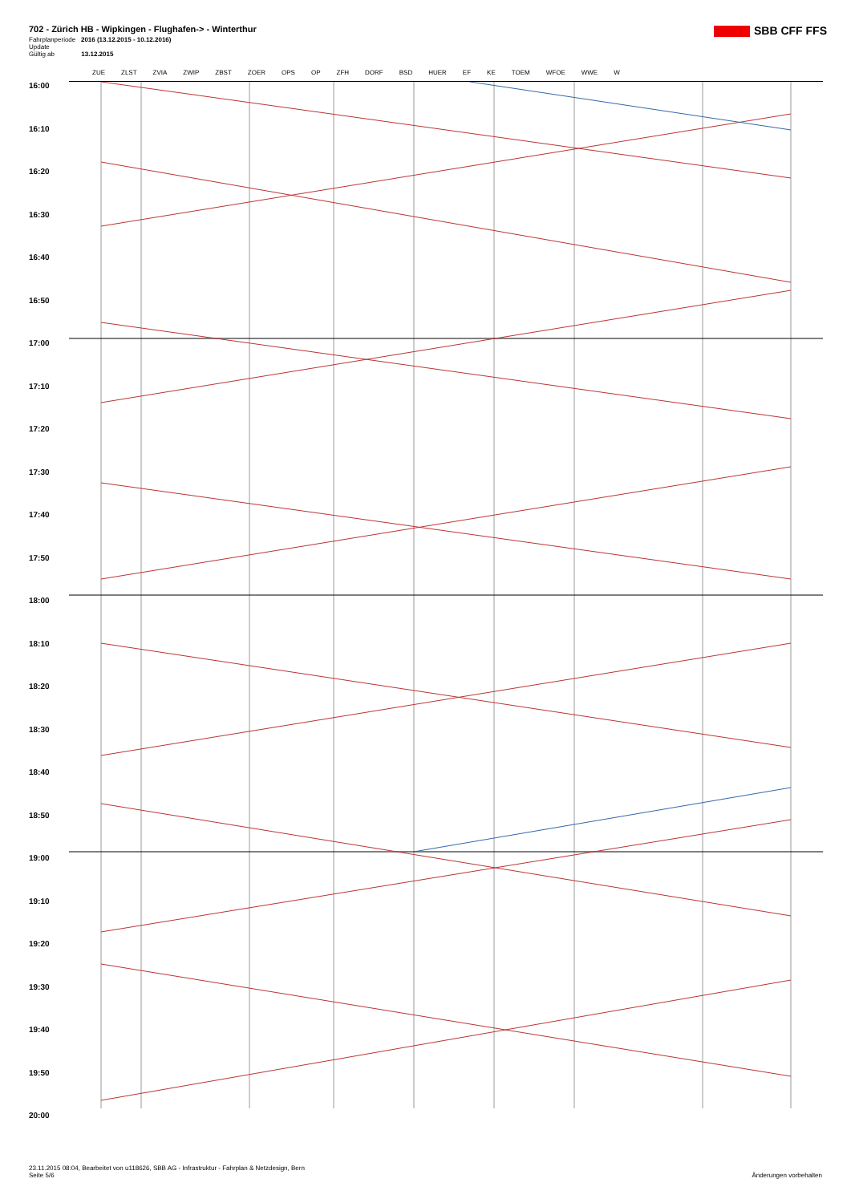SBB CFF FFS
702 - Zürich HB - Wipkingen - Flughafen-> - Winterthur
Fahrplanperiode 2016 (13.12.2015 - 10.12.2016)
Update
Gültig ab 13.12.2015
ZUE ZLST ZVIA ZWIP ZBST ZOER OPS OP ZFH DORF BSD HUER EF KE TOEM WFOE WWE W
16:00
16:10
16:20
16:30
16:40
16:50
17:00
17:10
17:20
17:30
17:40
17:50
18:00
18:10
18:20
18:30
18:40
18:50
19:00
19:10
19:20
19:30
19:40
19:50
20:00
23.11.2015 08:04, Bearbeitet von u118626, SBB AG - Infrastruktur - Fahrplan & Netzdesign, Bern
Seite 5/6
Änderungen vorbehalten